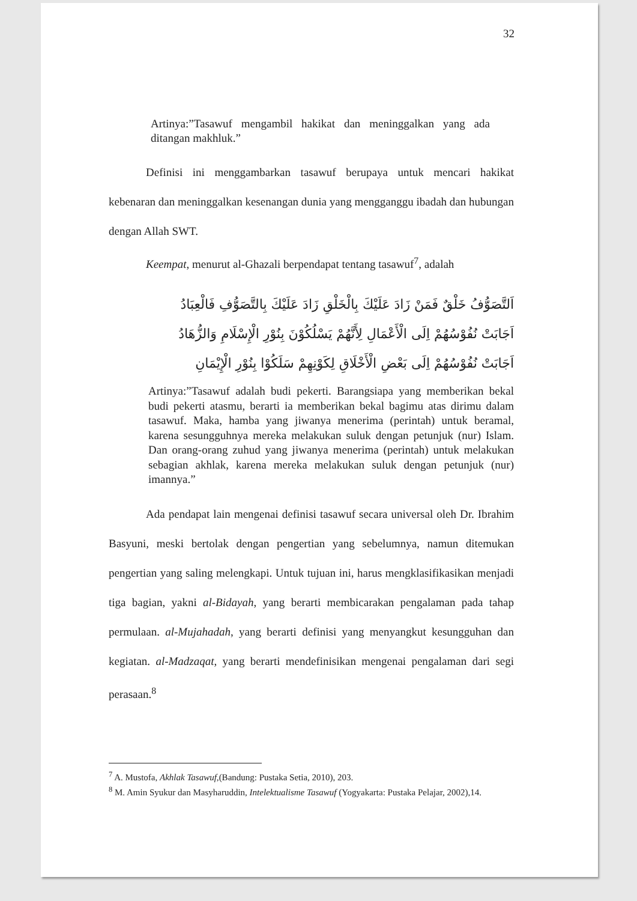32
Artinya:”Tasawuf mengambil hakikat dan meninggalkan yang ada ditangan makhluk.”
Definisi ini menggambarkan tasawuf berupaya untuk mencari hakikat kebenaran dan meninggalkan kesenangan dunia yang mengganggu ibadah dan hubungan dengan Allah SWT.
Keempat, menurut al-Ghazali berpendapat tentang tasawuf<sup>7</sup>, adalah
اَلتَّصَوُّفُ خَلْقٌ فَمَنْ زَادَ عَلَيْكَ بِالْخَلْقِ زَادَ عَلَيْكَ بِالتَّصَوُّفِ فَالْعِبَادُ
اَجَابَتْ نُفُوْسُهُمْ اِلَى الْأَعْمَالِ لِأَنَّهُمْ يَسْلُكُوْنَ بِنُوْرِ الْإِسْلَامِ وَالزُّهَادُ
اَجَابَتْ نُفُوْسُهُمْ اِلَى بَعْضِ الْأَخْلَاقِ لِكَوْنِهِمْ سَلَكُوْا بِنُوْرِ الْإِيْمَانِ
Artinya:”Tasawuf adalah budi pekerti. Barangsiapa yang memberikan bekal budi pekerti atasmu, berarti ia memberikan bekal bagimu atas dirimu dalam tasawuf. Maka, hamba yang jiwanya menerima (perintah) untuk beramal, karena sesungguhnya mereka melakukan suluk dengan petunjuk (nur) Islam. Dan orang-orang zuhud yang jiwanya menerima (perintah) untuk melakukan sebagian akhlak, karena mereka melakukan suluk dengan petunjuk (nur) imannya.”
Ada pendapat lain mengenai definisi tasawuf secara universal oleh Dr. Ibrahim Basyuni, meski bertolak dengan pengertian yang sebelumnya, namun ditemukan pengertian yang saling melengkapi. Untuk tujuan ini, harus mengklasifikasikan menjadi tiga bagian, yakni al-Bidayah, yang berarti membicarakan pengalaman pada tahap permulaan. al-Mujahadah, yang berarti definisi yang menyangkut kesungguhan dan kegiatan. al-Madzaqat, yang berarti mendefinisikan mengenai pengalaman dari segi perasaan.<sup>8</sup>
<sup>7</sup> A. Mustofa, Akhlak Tasawuf,(Bandung: Pustaka Setia, 2010), 203.
<sup>8</sup> M. Amin Syukur dan Masyharuddin, Intelektualisme Tasawuf (Yogyakarta: Pustaka Pelajar, 2002),14.